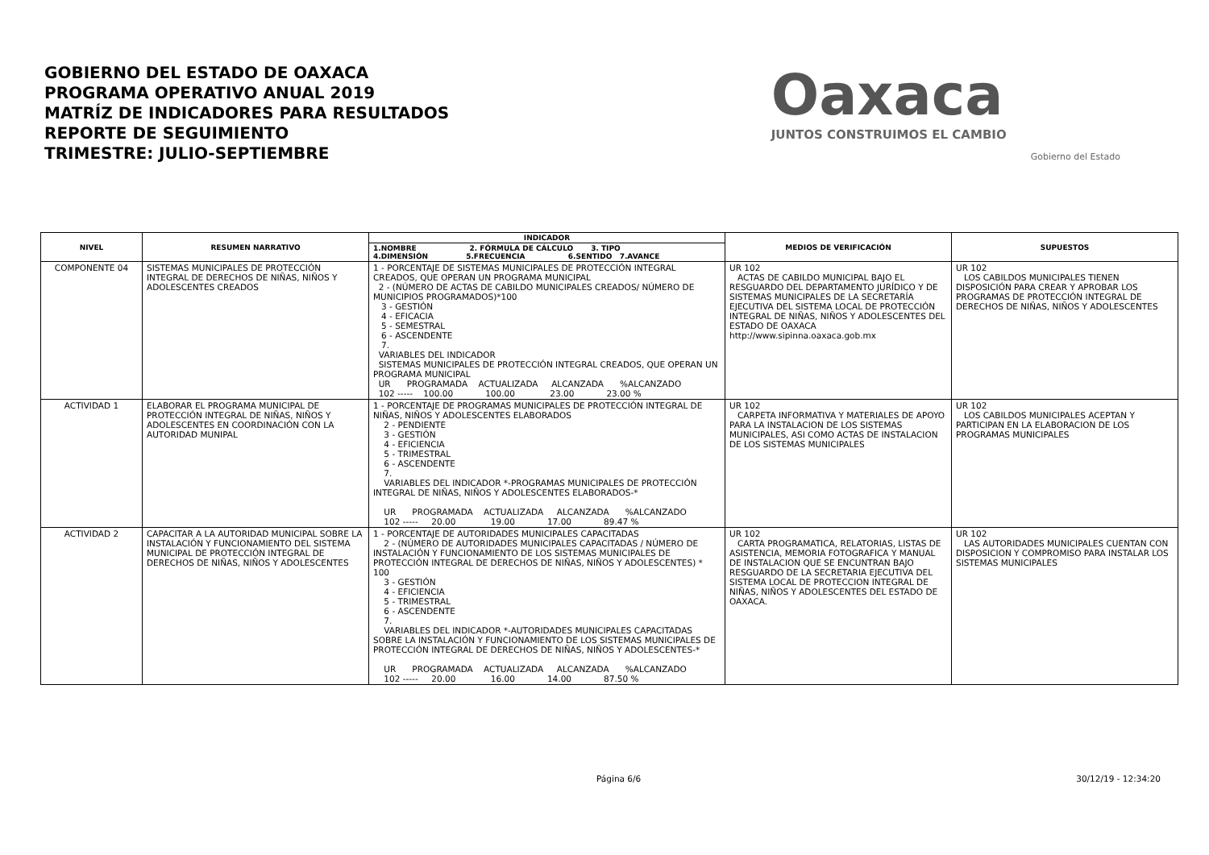GOBIERNO DEL ESTADO DE OAXACA
PROGRAMA OPERATIVO ANUAL 2019
MATRÍZ DE INDICADORES PARA RESULTADOS
REPORTE DE SEGUIMIENTO
TRIMESTRE: JULIO-SEPTIEMBRE
Oaxaca
JUNTOS CONSTRUIMOS EL CAMBIO
Gobierno del Estado
| NIVEL | RESUMEN NARRATIVO | INDICADOR | MEDIOS DE VERIFICACIÓN | SUPUESTOS |
| --- | --- | --- | --- | --- |
| | | 1.NOMBRE 2. FÓRMULA DE CÁLCULO 3. TIPO 4.DIMENSIÓN 5.FRECUENCIA 6.SENTIDO 7.AVANCE | | |
| COMPONENTE 04 | SISTEMAS MUNICIPALES DE PROTECCIÓN INTEGRAL DE DERECHOS DE NIÑAS, NIÑOS Y ADOLESCENTES CREADOS | 1 - PORCENTAJE DE SISTEMAS MUNICIPALES DE PROTECCIÓN INTEGRAL CREADOS, QUE OPERAN UN PROGRAMA MUNICIPAL 2 - (NÚMERO DE ACTAS DE CABILDO MUNICIPALES CREADOS/ NÚMERO DE MUNICIPIOS PROGRAMADOS)*100 3 - GESTIÓN 4 - EFICACIA 5 - SEMESTRAL 6 - ASCENDENTE 7. VARIABLES DEL INDICADOR SISTEMAS MUNICIPALES DE PROTECCIÓN INTEGRAL CREADOS, QUE OPERAN UN PROGRAMA MUNICIPAL UR PROGRAMADA ACTUALIZADA ALCANZADA %ALCANZADO 102 ----- 100.00 100.00 23.00 23.00 % | UR 102 ACTAS DE CABILDO MUNICIPAL BAJO EL RESGUARDO DEL DEPARTAMENTO JURÍDICO Y DE SISTEMAS MUNICIPALES DE LA SECRETARÍA EJECUTIVA DEL SISTEMA LOCAL DE PROTECCIÓN INTEGRAL DE NIÑAS, NIÑOS Y ADOLESCENTES DEL ESTADO DE OAXACA http://www.sipinna.oaxaca.gob.mx | UR 102 LOS CABILDOS MUNICIPALES TIENEN DISPOSICIÓN PARA CREAR Y APROBAR LOS PROGRAMAS DE PROTECCIÓN INTEGRAL DE DERECHOS DE NIÑAS, NIÑOS Y ADOLESCENTES |
| ACTIVIDAD 1 | ELABORAR EL PROGRAMA MUNICIPAL DE PROTECCIÓN INTEGRAL DE NIÑAS, NIÑOS Y ADOLESCENTES EN COORDINACIÓN CON LA AUTORIDAD MUNIPAL | 1 - PORCENTAJE DE PROGRAMAS MUNICIPALES DE PROTECCIÓN INTEGRAL DE NIÑAS, NIÑOS Y ADOLESCENTES ELABORADOS 2 - PENDIENTE 3 - GESTIÓN 4 - EFICIENCIA 5 - TRIMESTRAL 6 - ASCENDENTE 7. VARIABLES DEL INDICADOR *-PROGRAMAS MUNICIPALES DE PROTECCIÓN INTEGRAL DE NIÑAS, NIÑOS Y ADOLESCENTES ELABORADOS-* UR PROGRAMADA ACTUALIZADA ALCANZADA %ALCANZADO 102 ----- 20.00 19.00 17.00 89.47 % | UR 102 CARPETA INFORMATIVA Y MATERIALES DE APOYO PARA LA INSTALACION DE LOS SISTEMAS MUNICIPALES, ASI COMO ACTAS DE INSTALACION DE LOS SISTEMAS MUNICIPALES | UR 102 LOS CABILDOS MUNICIPALES ACEPTAN Y PARTICIPAN EN LA ELABORACION DE LOS PROGRAMAS MUNICIPALES |
| ACTIVIDAD 2 | CAPACITAR A LA AUTORIDAD MUNICIPAL SOBRE LA INSTALACIÓN Y FUNCIONAMIENTO DEL SISTEMA MUNICIPAL DE PROTECCIÓN INTEGRAL DE DERECHOS DE NIÑAS, NIÑOS Y ADOLESCENTES | 1 - PORCENTAJE DE AUTORIDADES MUNICIPALES CAPACITADAS 2 - (NÚMERO DE AUTORIDADES MUNICIPALES CAPACITADAS / NÚMERO DE INSTALACIÓN Y FUNCIONAMIENTO DE LOS SISTEMAS MUNICIPALES DE PROTECCIÓN INTEGRAL DE DERECHOS DE NIÑAS, NIÑOS Y ADOLESCENTES) * 100 3 - GESTIÓN 4 - EFICIENCIA 5 - TRIMESTRAL 6 - ASCENDENTE 7. VARIABLES DEL INDICADOR *-AUTORIDADES MUNICIPALES CAPACITADAS SOBRE LA INSTALACIÓN Y FUNCIONAMIENTO DE LOS SISTEMAS MUNICIPALES DE PROTECCIÓN INTEGRAL DE DERECHOS DE NIÑAS, NIÑOS Y ADOLESCENTES-* UR PROGRAMADA ACTUALIZADA ALCANZADA %ALCANZADO 102 ----- 20.00 16.00 14.00 87.50 % | UR 102 CARTA PROGRAMATICA, RELATORIAS, LISTAS DE ASISTENCIA, MEMORIA FOTOGRAFICA Y MANUAL DE INSTALACION QUE SE ENCUNTRAN BAJO RESGUARDO DE LA SECRETARIA EJECUTIVA DEL SISTEMA LOCAL DE PROTECCION INTEGRAL DE NIÑAS, NIÑOS Y ADOLESCENTES DEL ESTADO DE OAXACA. | UR 102 LAS AUTORIDADES MUNICIPALES CUENTAN CON DISPOSICION Y COMPROMISO PARA INSTALAR LOS SISTEMAS MUNICIPALES |
Página 6/6 30/12/19 - 12:34:20